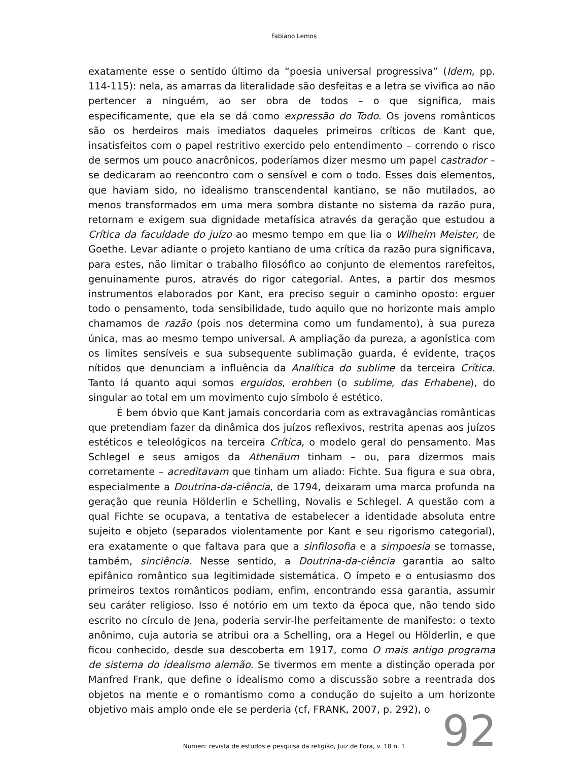Fabiano Lemos
exatamente esse o sentido último da “poesia universal progressiva” (Idem, pp. 114-115): nela, as amarras da literalidade são desfeitas e a letra se vivifica ao não pertencer a ninguém, ao ser obra de todos – o que significa, mais especificamente, que ela se dá como expressão do Todo. Os jovens românticos são os herdeiros mais imediatos daqueles primeiros críticos de Kant que, insatisfeitos com o papel restritivo exercido pelo entendimento – correndo o risco de sermos um pouco anacrônicos, poderíamos dizer mesmo um papel castrador – se dedicaram ao reencontro com o sensível e com o todo. Esses dois elementos, que haviam sido, no idealismo transcendental kantiano, se não mutilados, ao menos transformados em uma mera sombra distante no sistema da razão pura, retornam e exigem sua dignidade metafísica através da geração que estudou a Crítica da faculdade do juízo ao mesmo tempo em que lia o Wilhelm Meister, de Goethe. Levar adiante o projeto kantiano de uma crítica da razão pura significava, para estes, não limitar o trabalho filosófico ao conjunto de elementos rarefeitos, genuinamente puros, através do rigor categorial. Antes, a partir dos mesmos instrumentos elaborados por Kant, era preciso seguir o caminho oposto: erguer todo o pensamento, toda sensibilidade, tudo aquilo que no horizonte mais amplo chamamos de razão (pois nos determina como um fundamento), à sua pureza única, mas ao mesmo tempo universal. A ampliação da pureza, a agonística com os limites sensíveis e sua subsequente sublimação guarda, é evidente, traços nítidos que denunciam a influência da Analítica do sublime da terceira Crítica. Tanto lá quanto aqui somos erguidos, erohben (o sublime, das Erhabene), do singular ao total em um movimento cujo símbolo é estético.
É bem óbvio que Kant jamais concordaria com as extravagâncias românticas que pretendiam fazer da dinâmica dos juízos reflexivos, restrita apenas aos juízos estéticos e teleológicos na terceira Crítica, o modelo geral do pensamento. Mas Schlegel e seus amigos da Athenäum tinham – ou, para dizermos mais corretamente – acreditavam que tinham um aliado: Fichte. Sua figura e sua obra, especialmente a Doutrina-da-ciência, de 1794, deixaram uma marca profunda na geração que reunia Hölderlin e Schelling, Novalis e Schlegel. A questão com a qual Fichte se ocupava, a tentativa de estabelecer a identidade absoluta entre sujeito e objeto (separados violentamente por Kant e seu rigorismo categorial), era exatamente o que faltava para que a sinfilosofia e a simpoesia se tornasse, também, sinciência. Nesse sentido, a Doutrina-da-ciência garantia ao salto epifânico romântico sua legitimidade sistemática. O ímpeto e o entusiasmo dos primeiros textos românticos podiam, enfim, encontrando essa garantia, assumir seu caráter religioso. Isso é notório em um texto da época que, não tendo sido escrito no círculo de Jena, poderia servir-lhe perfeitamente de manifesto: o texto anônimo, cuja autoria se atribui ora a Schelling, ora a Hegel ou Hölderlin, e que ficou conhecido, desde sua descoberta em 1917, como O mais antigo programa de sistema do idealismo alemão. Se tivermos em mente a distinção operada por Manfred Frank, que define o idealismo como a discussão sobre a reentrada dos objetos na mente e o romantismo como a condução do sujeito a um horizonte objetivo mais amplo onde ele se perderia (cf, FRANK, 2007, p. 292), o
92
Numen: revista de estudos e pesquisa da religião, Juiz de Fora, v. 18 n. 1